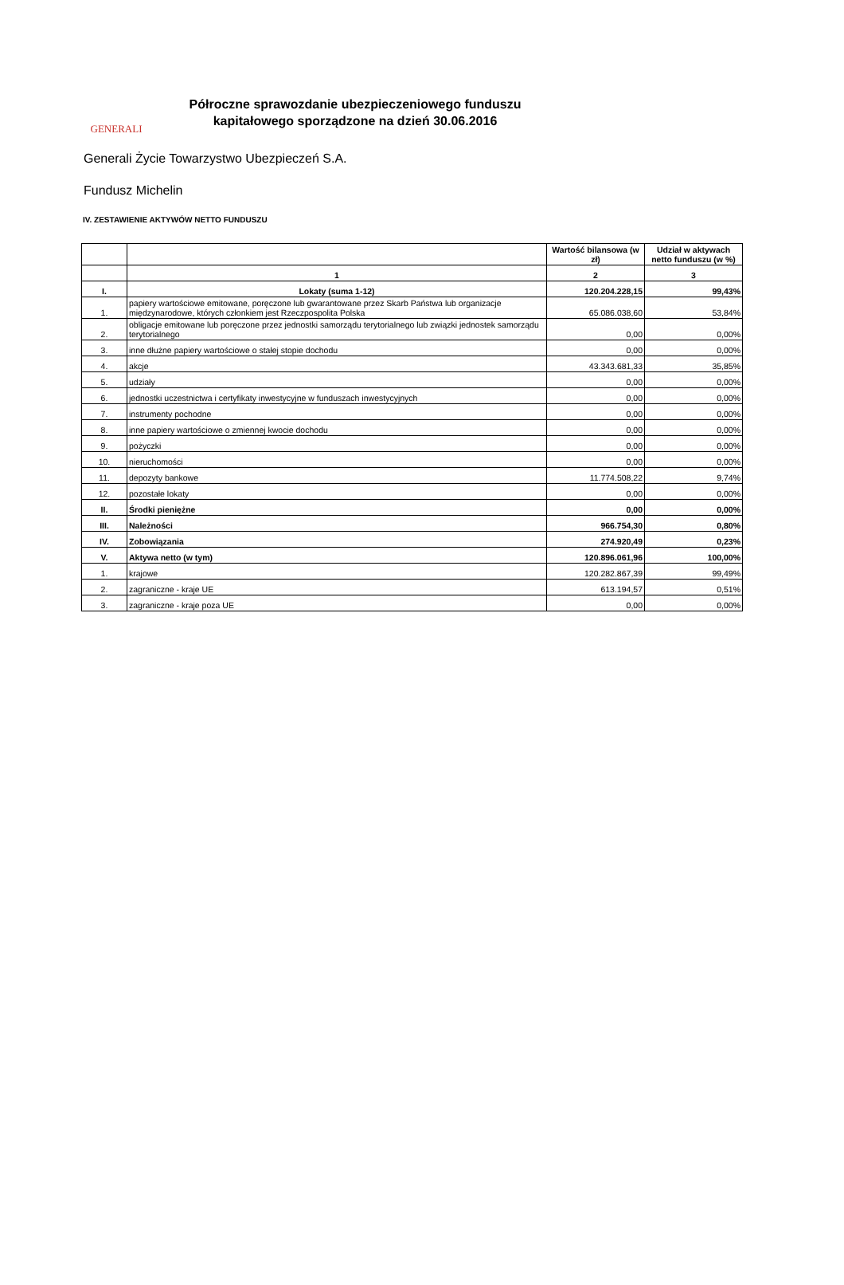GENERALI
Półroczne sprawozdanie ubezpieczeniowego funduszu kapitałowego sporządzone na dzień 30.06.2016
Generali Życie Towarzystwo Ubezpieczeń S.A.
Fundusz Michelin
IV. ZESTAWIENIE AKTYWÓW NETTO FUNDUSZU
| | | Wartość bilansowa (w zł) | Udział w aktywach netto funduszu (w %) |
| --- | --- | --- | --- |
| | 1 | 2 | 3 |
| I. | Lokaty (suma 1-12) | 120.204.228,15 | 99,43% |
| 1. | papiery wartościowe emitowane, poręczone lub gwarantowane przez Skarb Państwa lub organizacje międzynarodowe, których członkiem jest Rzeczpospolita Polska | 65.086.038,60 | 53,84% |
| 2. | obligacje emitowane lub poręczone przez jednostki samorządu terytorialnego lub związki jednostek samorządu terytorialnego | 0,00 | 0,00% |
| 3. | inne dłużne papiery wartościowe o stałej stopie dochodu | 0,00 | 0,00% |
| 4. | akcje | 43.343.681,33 | 35,85% |
| 5. | udziały | 0,00 | 0,00% |
| 6. | jednostki uczestnictwa i certyfikaty inwestycyjne w funduszach inwestycyjnych | 0,00 | 0,00% |
| 7. | instrumenty pochodne | 0,00 | 0,00% |
| 8. | inne papiery wartościowe o zmiennej kwocie dochodu | 0,00 | 0,00% |
| 9. | pożyczki | 0,00 | 0,00% |
| 10. | nieruchomości | 0,00 | 0,00% |
| 11. | depozyty bankowe | 11.774.508,22 | 9,74% |
| 12. | pozostałe lokaty | 0,00 | 0,00% |
| II. | Środki pieniężne | 0,00 | 0,00% |
| III. | Należności | 966.754,30 | 0,80% |
| IV. | Zobowiązania | 274.920,49 | 0,23% |
| V. | Aktywa netto (w tym) | 120.896.061,96 | 100,00% |
| 1. | krajowe | 120.282.867,39 | 99,49% |
| 2. | zagraniczne - kraje UE | 613.194,57 | 0,51% |
| 3. | zagraniczne - kraje poza UE | 0,00 | 0,00% |